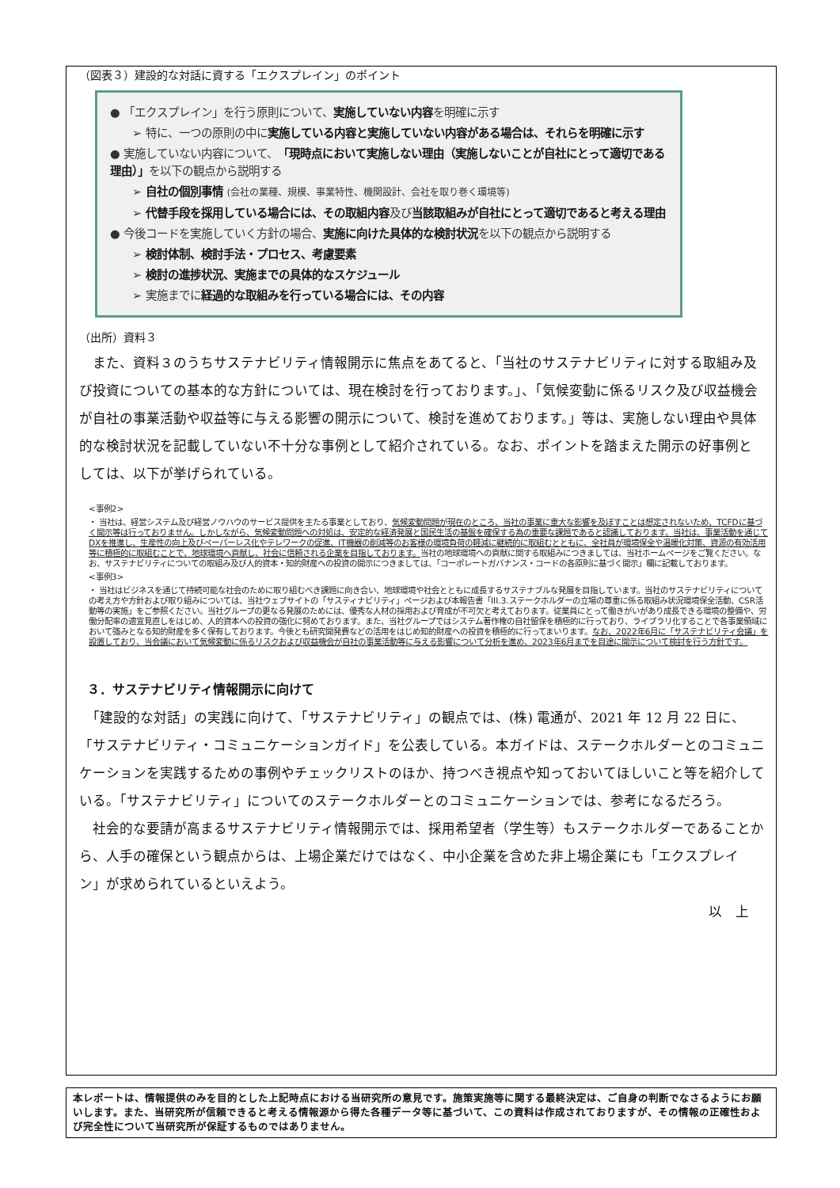（図表３）建設的な対話に資する「エクスプレイン」のポイント
● 「エクスプレイン」を行う原則について、実施していない内容を明確に示す
➢ 特に、一つの原則の中に実施している内容と実施していない内容がある場合は、それらを明確に示す
● 実施していない内容について、「現時点において実施しない理由（実施しないことが自社にとって適切である理由）」を以下の観点から説明する
➢ 自社の個別事情 (会社の業種、規模、事業特性、機関設計、会社を取り巻く環境等)
➢ 代替手段を採用している場合には、その取組内容及び当該取組みが自社にとって適切であると考える理由
● 今後コードを実施していく方針の場合、実施に向けた具体的な検討状況を以下の観点から説明する
➢ 検討体制、検討手法・プロセス、考慮要素
➢ 検討の進捗状況、実施までの具体的なスケジュール
➢ 実施までに経過的な取組みを行っている場合には、その内容
（出所）資料３
　また、資料３のうちサステナビリティ情報開示に焦点をあてると、「当社のサステナビリティに対する取組み及び投資についての基本的な方針については、現在検討を行っております。」、「気候変動に係るリスク及び収益機会が自社の事業活動や収益等に与える影響の開示について、検討を進めております。」等は、実施しない理由や具体的な検討状況を記載していない不十分な事例として紹介されている。なお、ポイントを踏まえた開示の好事例としては、以下が挙げられている。
<事例2>
・ 当社は、経営システム及び経営ノウハウのサービス提供を主たる事業としており、気候変動問題が現在のところ、当社の事業に重大な影響を及ぼすことは想定されないため、TCFDに基づく開示等は行っておりません。しかしながら、気候変動問題への対処は、安定的な経済発展と国民生活の基盤を確保する為の重要な課題であると認識しております。当社は、事業活動を通じてDXを推進し、生産性の向上及びペーパーレス化やテレワークの促進、IT機器の削減等のお客様の環境負荷の軽減に継続的に取組むとともに、全社員が環境保全や温暖化対策、資源の有効活用等に積極的に取組むことで、地球環境へ貢献し、社会に信頼される企業を目指しております。当社の地球環境への貢献に関する取組みにつきましては、当社ホームページをご覧ください。なお、サステナビリティについての取組み及び人的資本・知的財産への投資の開示につきましては、「コーポレートガバナンス・コードの各原則に基づく開示」欄に記載しております。
<事例3>
・ 当社はビジネスを通じて持続可能な社会のために取り組むべき課題に向き合い、地球環境や社会とともに成長するサステナブルな発展を目指しています。当社のサステナビリティについての考え方や方針および取り組みについては、当社ウェブサイトの「サスティナビリティ」ページおよび本報告書「III.3.ステークホルダーの立場の尊重に係る取組み状況環境保全活動、CSR活動等の実施」をご参照ください。当社グループの更なる発展のためには、優秀な人材の採用および育成が不可欠と考えております。従業員にとって働きがいがあり成長できる環境の整備や、労働分配率の適宜見直しをはじめ、人的資本への投資の強化に努めております。また、当社グループではシステム著作権の自社留保を積極的に行っており、ライブラリ化することで各事業領域において強みとなる知的財産を多く保有しております。今後とも研究開発費などの活用をはじめ知的財産への投資を積極的に行ってまいります。なお、2022年6月に「サステナビリティ会議」を設置しており、当会議において気候変動に係るリスクおよび収益機会が自社の事業活動等に与える影響について分析を進め、2023年6月までを目途に開示について検討を行う方針です。
３．サステナビリティ情報開示に向けて
　「建設的な対話」の実践に向けて、「サステナビリティ」の観点では、(株) 電通が、2021 年 12 月 22 日に、「サステナビリティ・コミュニケーションガイド」を公表している。本ガイドは、ステークホルダーとのコミュニケーションを実践するための事例やチェックリストのほか、持つべき視点や知っておいてほしいこと等を紹介している。「サステナビリティ」についてのステークホルダーとのコミュニケーションでは、参考になるだろう。
　社会的な要請が高まるサステナビリティ情報開示では、採用希望者（学生等）もステークホルダーであることから、人手の確保という観点からは、上場企業だけではなく、中小企業を含めた非上場企業にも「エクスプレイン」が求められているといえよう。
以　上
本レポートは、情報提供のみを目的とした上記時点における当研究所の意見です。施策実施等に関する最終決定は、ご自身の判断でなさるようにお願いします。また、当研究所が信頼できると考える情報源から得た各種データ等に基づいて、この資料は作成されておりますが、その情報の正確性および完全性について当研究所が保証するものではありません。